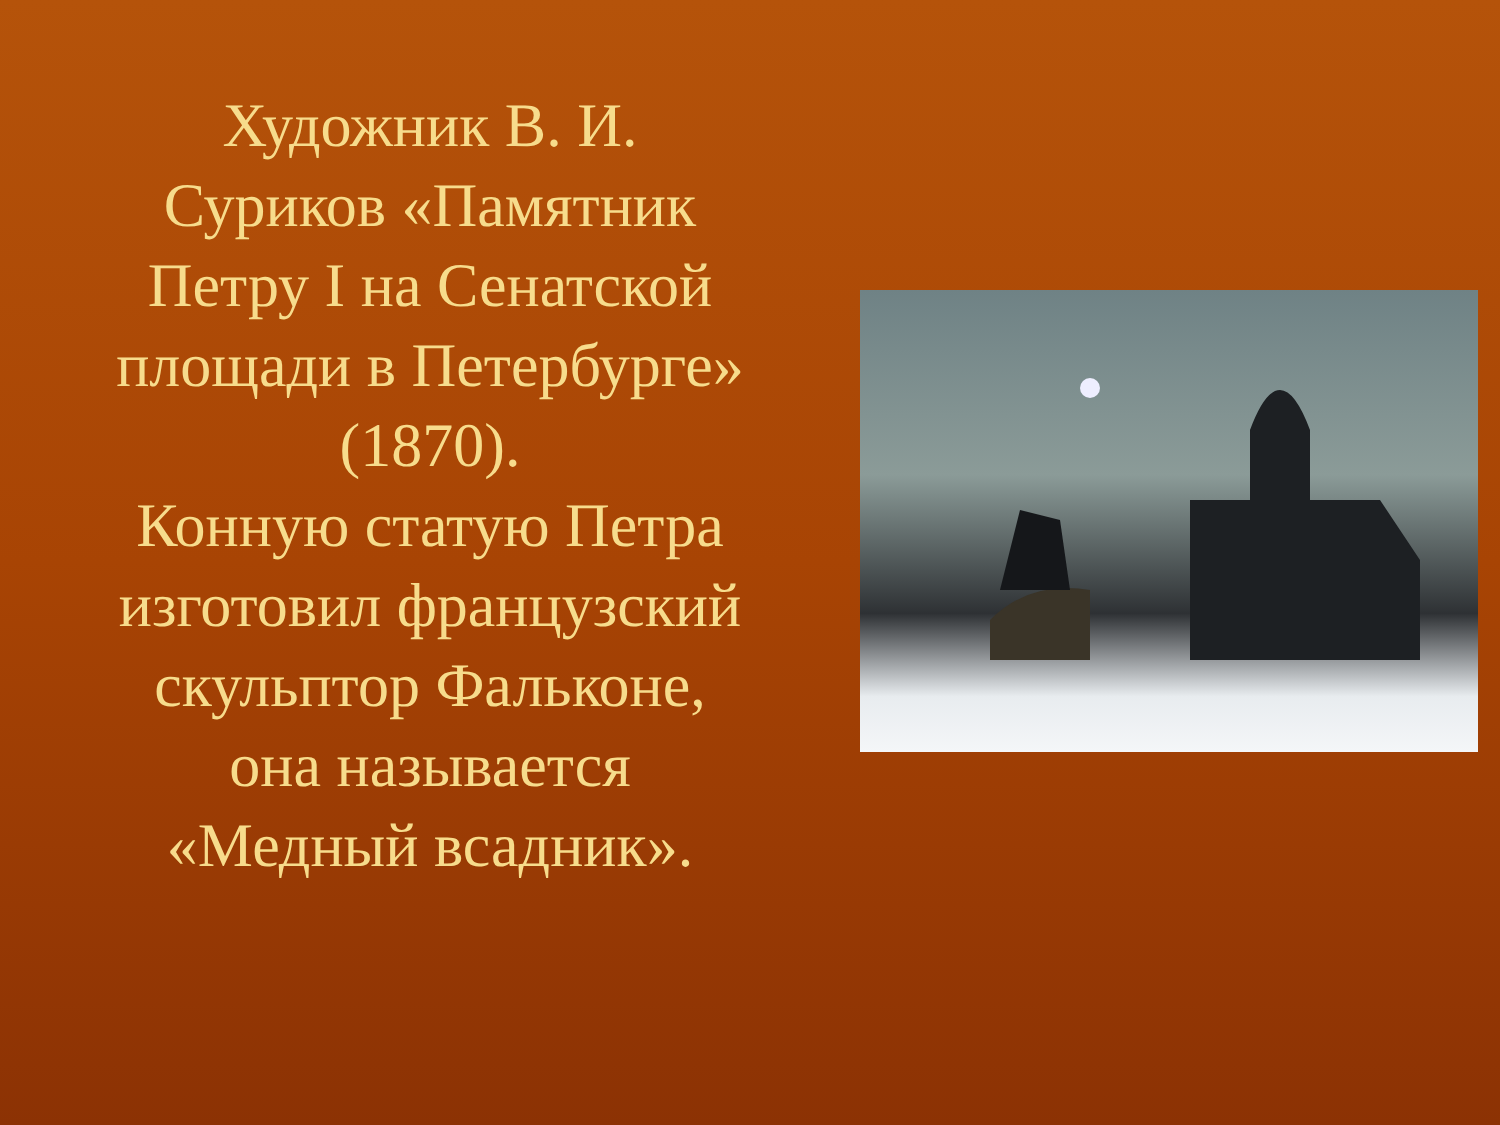Художник В. И.
Суриков «Памятник
Петру I на Сенатской
площади в Петербурге»
(1870).
Конную статую Петра
изготовил французский
скульптор Фальконе,
она называется
«Медный всадник».